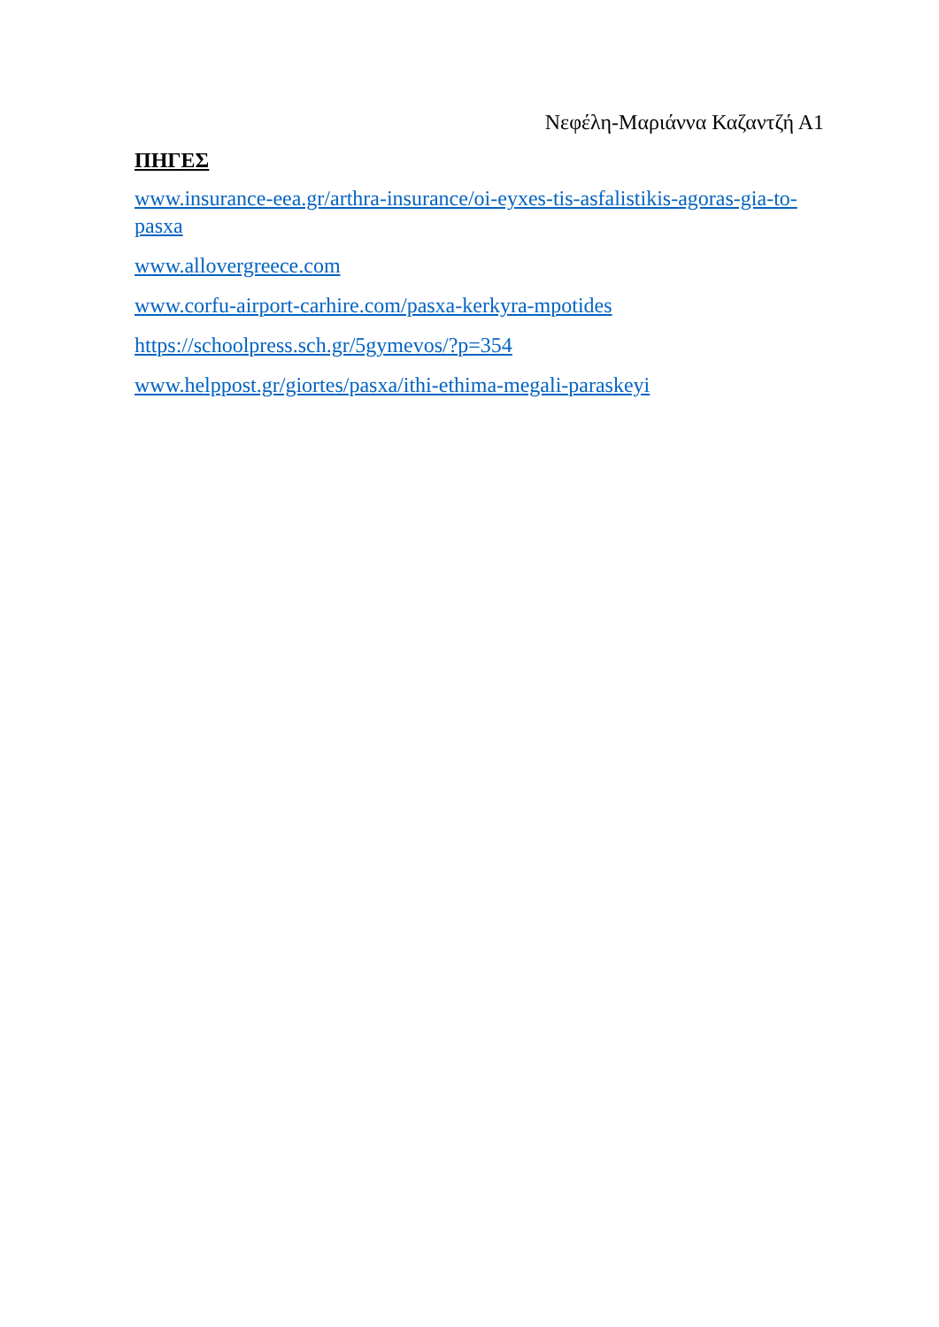Νεφέλη-Μαριάννα Καζαντζή Α1
ΠΗΓΕΣ
www.insurance-eea.gr/arthra-insurance/oi-eyxes-tis-asfalistikis-agoras-gia-to-pasxa
www.allovergreece.com
www.corfu-airport-carhire.com/pasxa-kerkyra-mpotides
https://schoolpress.sch.gr/5gymevos/?p=354
www.helppost.gr/giortes/pasxa/ithi-ethima-megali-paraskeyi